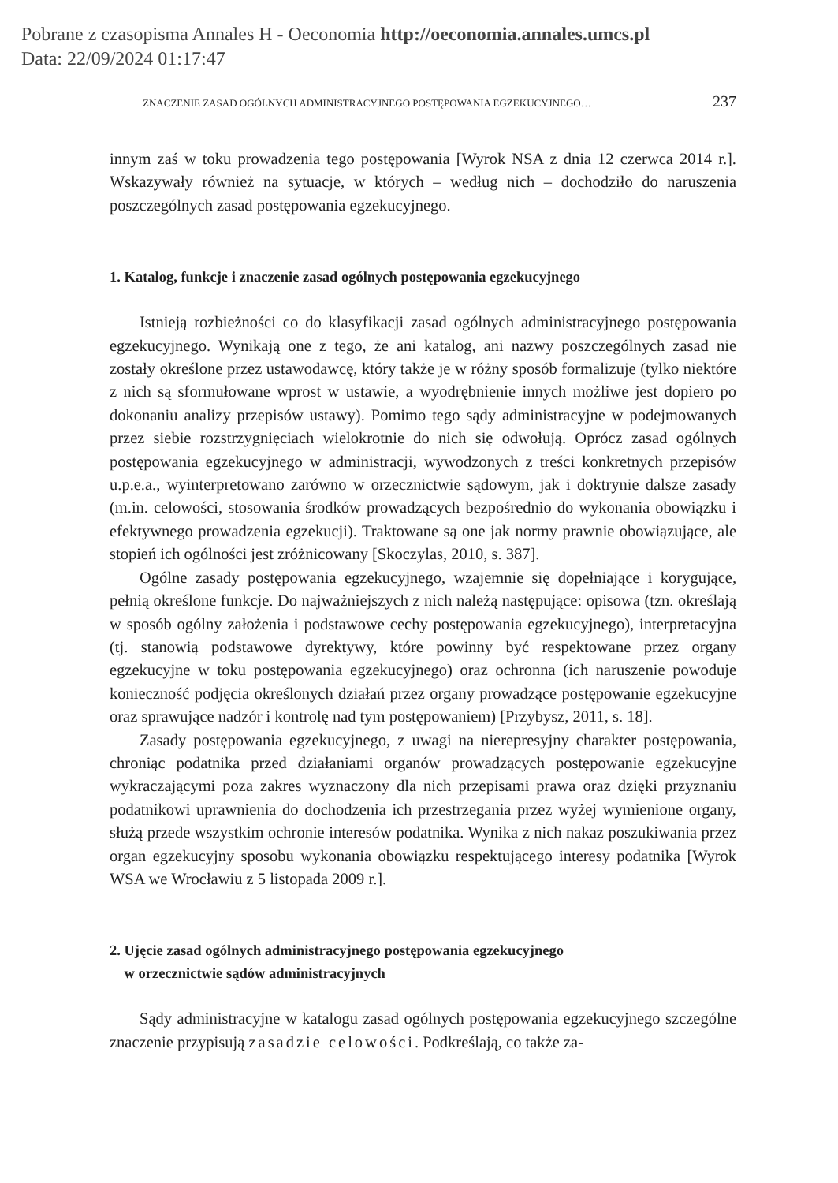Pobrane z czasopisma Annales H - Oeconomia http://oeconomia.annales.umcs.pl
Data: 22/09/2024 01:17:47
ZNACZENIE ZASAD OGÓLNYCH ADMINISTRACYJNEGO POSTĘPOWANIA EGZEKUCYJNEGO… 237
innym zaś w toku prowadzenia tego postępowania [Wyrok NSA z dnia 12 czerwca 2014 r.]. Wskazywały również na sytuacje, w których – według nich – dochodziło do naruszenia poszczególnych zasad postępowania egzekucyjnego.
1. Katalog, funkcje i znaczenie zasad ogólnych postępowania egzekucyjnego
Istnieją rozbieżności co do klasyfikacji zasad ogólnych administracyjnego postępowania egzekucyjnego. Wynikają one z tego, że ani katalog, ani nazwy poszczególnych zasad nie zostały określone przez ustawodawcę, który także je w różny sposób formalizuje (tylko niektóre z nich są sformułowane wprost w ustawie, a wyodrębnienie innych możliwe jest dopiero po dokonaniu analizy przepisów ustawy). Pomimo tego sądy administracyjne w podejmowanych przez siebie rozstrzygnięciach wielokrotnie do nich się odwołują. Oprócz zasad ogólnych postępowania egzekucyjnego w administracji, wywodzonych z treści konkretnych przepisów u.p.e.a., wyinterpretowano zarówno w orzecznictwie sądowym, jak i doktrynie dalsze zasady (m.in. celowości, stosowania środków prowadzących bezpośrednio do wykonania obowiązku i efektywnego prowadzenia egzekucji). Traktowane są one jak normy prawnie obowiązujące, ale stopień ich ogólności jest zróżnicowany [Skoczylas, 2010, s. 387].
Ogólne zasady postępowania egzekucyjnego, wzajemnie się dopełniające i korygujące, pełnią określone funkcje. Do najważniejszych z nich należą następujące: opisowa (tzn. określają w sposób ogólny założenia i podstawowe cechy postępowania egzekucyjnego), interpretacyjna (tj. stanowią podstawowe dyrektywy, które powinny być respektowane przez organy egzekucyjne w toku postępowania egzekucyjnego) oraz ochronna (ich naruszenie powoduje konieczność podjęcia określonych działań przez organy prowadzące postępowanie egzekucyjne oraz sprawujące nadzór i kontrolę nad tym postępowaniem) [Przybysz, 2011, s. 18].
Zasady postępowania egzekucyjnego, z uwagi na nierepresyjny charakter postępowania, chroniąc podatnika przed działaniami organów prowadzących postępowanie egzekucyjne wykraczającymi poza zakres wyznaczony dla nich przepisami prawa oraz dzięki przyznaniu podatnikowi uprawnienia do dochodzenia ich przestrzegania przez wyżej wymienione organy, służą przede wszystkim ochronie interesów podatnika. Wynika z nich nakaz poszukiwania przez organ egzekucyjny sposobu wykonania obowiązku respektującego interesy podatnika [Wyrok WSA we Wrocławiu z 5 listopada 2009 r.].
2. Ujęcie zasad ogólnych administracyjnego postępowania egzekucyjnego
w orzecznictwie sądów administracyjnych
Sądy administracyjne w katalogu zasad ogólnych postępowania egzekucyjnego szczególne znaczenie przypisują zasadzie celowości. Podkreślają, co także za-